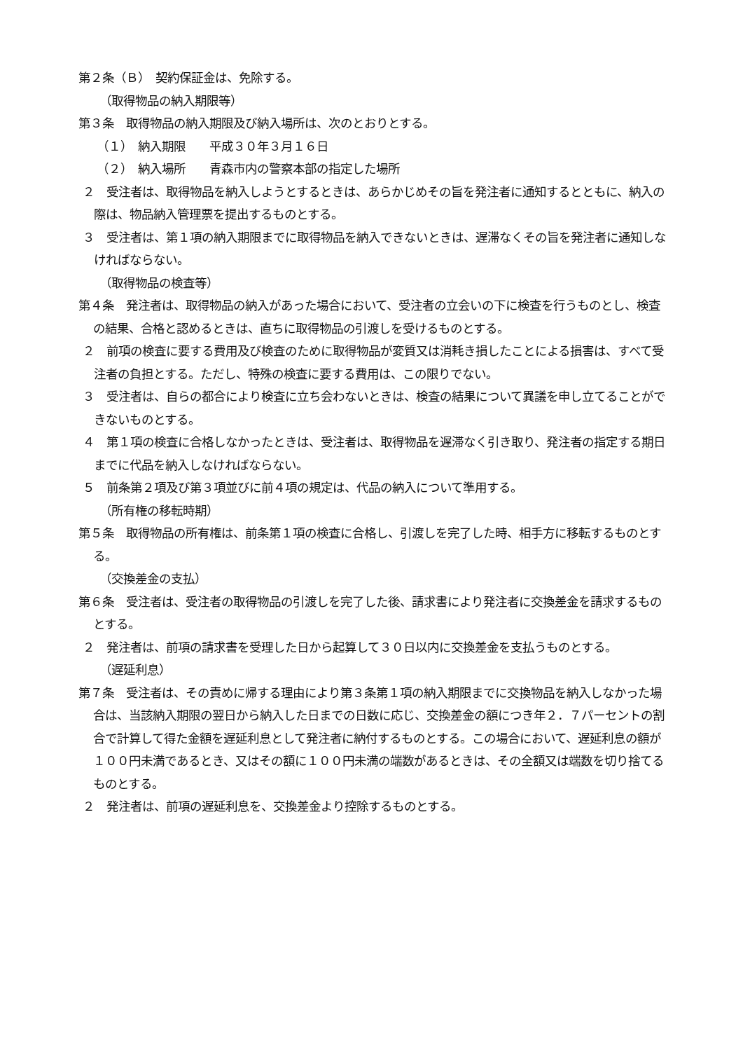第２条（Ｂ）　契約保証金は、免除する。
（取得物品の納入期限等）
第３条　取得物品の納入期限及び納入場所は、次のとおりとする。
（１）　納入期限　　平成３０年３月１６日
（２）　納入場所　　青森市内の警察本部の指定した場所
２　受注者は、取得物品を納入しようとするときは、あらかじめその旨を発注者に通知するとともに、納入の際は、物品納入管理票を提出するものとする。
３　受注者は、第１項の納入期限までに取得物品を納入できないときは、遅滞なくその旨を発注者に通知しなければならない。
（取得物品の検査等）
第４条　発注者は、取得物品の納入があった場合において、受注者の立会いの下に検査を行うものとし、検査の結果、合格と認めるときは、直ちに取得物品の引渡しを受けるものとする。
２　前項の検査に要する費用及び検査のために取得物品が変質又は消耗き損したことによる損害は、すべて受注者の負担とする。ただし、特殊の検査に要する費用は、この限りでない。
３　受注者は、自らの都合により検査に立ち会わないときは、検査の結果について異議を申し立てることができないものとする。
４　第１項の検査に合格しなかったときは、受注者は、取得物品を遅滞なく引き取り、発注者の指定する期日までに代品を納入しなければならない。
５　前条第２項及び第３項並びに前４項の規定は、代品の納入について準用する。
（所有権の移転時期）
第５条　取得物品の所有権は、前条第１項の検査に合格し、引渡しを完了した時、相手方に移転するものとする。
（交換差金の支払）
第６条　受注者は、受注者の取得物品の引渡しを完了した後、請求書により発注者に交換差金を請求するものとする。
２　発注者は、前項の請求書を受理した日から起算して３０日以内に交換差金を支払うものとする。
（遅延利息）
第７条　受注者は、その責めに帰する理由により第３条第１項の納入期限までに交換物品を納入しなかった場合は、当該納入期限の翌日から納入した日までの日数に応じ、交換差金の額につき年２．７パーセントの割合で計算して得た金額を遅延利息として発注者に納付するものとする。この場合において、遅延利息の額が１００円未満であるとき、又はその額に１００円未満の端数があるときは、その全額又は端数を切り捨てるものとする。
２　発注者は、前項の遅延利息を、交換差金より控除するものとする。